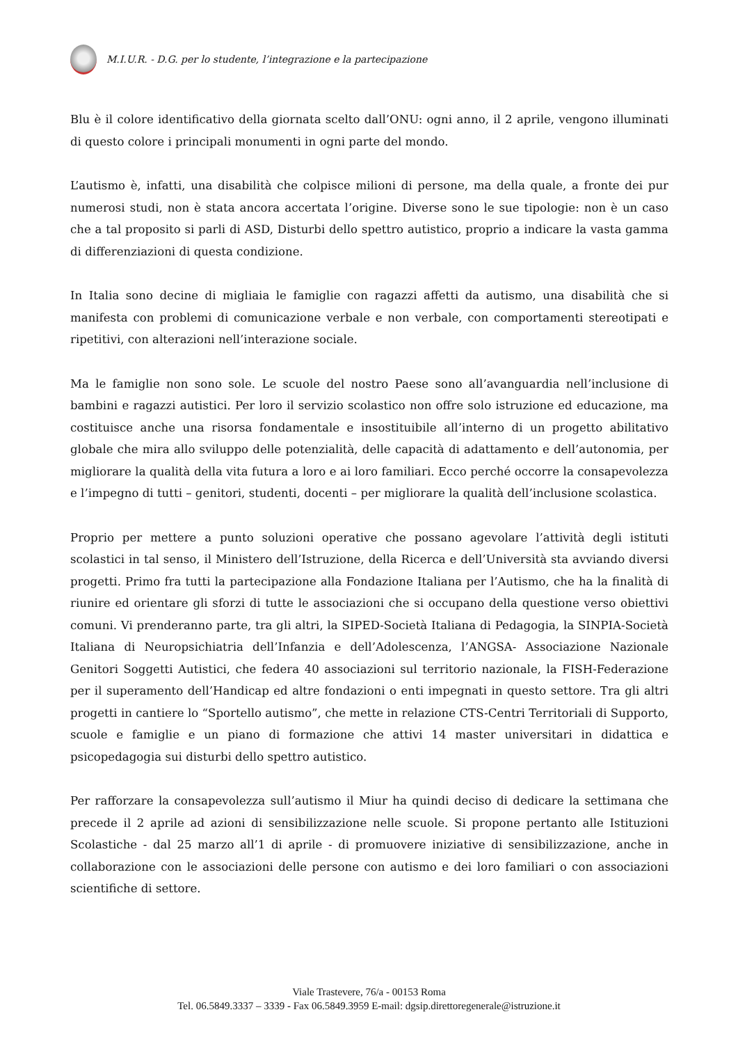M.I.U.R. - D.G. per lo studente, l’integrazione e la partecipazione
Blu è il colore identificativo della giornata scelto dall’ONU: ogni anno, il 2 aprile, vengono illuminati di questo colore i principali monumenti in ogni parte del mondo.
L’autismo è, infatti, una disabilità che colpisce milioni di persone, ma della quale, a fronte dei pur numerosi studi, non è stata ancora accertata l’origine. Diverse sono le sue tipologie: non è un caso che a tal proposito si parli di ASD, Disturbi dello spettro autistico, proprio a indicare la vasta gamma di differenziazioni di questa condizione.
In Italia sono decine di migliaia le famiglie con ragazzi affetti da autismo, una disabilità che si manifesta con problemi di comunicazione verbale e non verbale, con comportamenti stereotipati e ripetitivi, con alterazioni nell’interazione sociale.
Ma le famiglie non sono sole. Le scuole del nostro Paese sono all’avanguardia nell’inclusione di bambini e ragazzi autistici. Per loro il servizio scolastico non offre solo istruzione ed educazione, ma costituisce anche una risorsa fondamentale e insostituibile all’interno di un progetto abilitativo globale che mira allo sviluppo delle potenzialità, delle capacità di adattamento e dell’autonomia, per migliorare la qualità della vita futura a loro e ai loro familiari. Ecco perché occorre la consapevolezza e l’impegno di tutti – genitori, studenti, docenti – per migliorare la qualità dell’inclusione scolastica.
Proprio per mettere a punto soluzioni operative che possano agevolare l’attività degli istituti scolastici in tal senso, il Ministero dell’Istruzione, della Ricerca e dell’Università sta avviando diversi progetti. Primo fra tutti la partecipazione alla Fondazione Italiana per l’Autismo, che ha la finalità di riunire ed orientare gli sforzi di tutte le associazioni che si occupano della questione verso obiettivi comuni. Vi prenderanno parte, tra gli altri, la SIPED-Società Italiana di Pedagogia, la SINPIA-Società Italiana di Neuropsichiatria dell’Infanzia e dell’Adolescenza, l’ANGSA- Associazione Nazionale Genitori Soggetti Autistici, che federa 40 associazioni sul territorio nazionale, la FISH-Federazione per il superamento dell’Handicap ed altre fondazioni o enti impegnati in questo settore. Tra gli altri progetti in cantiere lo “Sportello autismo”, che mette in relazione CTS-Centri Territoriali di Supporto, scuole e famiglie e un piano di formazione che attivi 14 master universitari in didattica e psicopedagogia sui disturbi dello spettro autistico.
Per rafforzare la consapevolezza sull’autismo il Miur ha quindi deciso di dedicare la settimana che precede il 2 aprile ad azioni di sensibilizzazione nelle scuole. Si propone pertanto alle Istituzioni Scolastiche - dal 25 marzo all’1 di aprile - di promuovere iniziative di sensibilizzazione, anche in collaborazione con le associazioni delle persone con autismo e dei loro familiari o con associazioni scientifiche di settore.
Viale Trastevere, 76/a - 00153 Roma
Tel. 06.5849.3337 – 3339 - Fax 06.5849.3959 E-mail: dgsip.direttoregenerale@istruzione.it